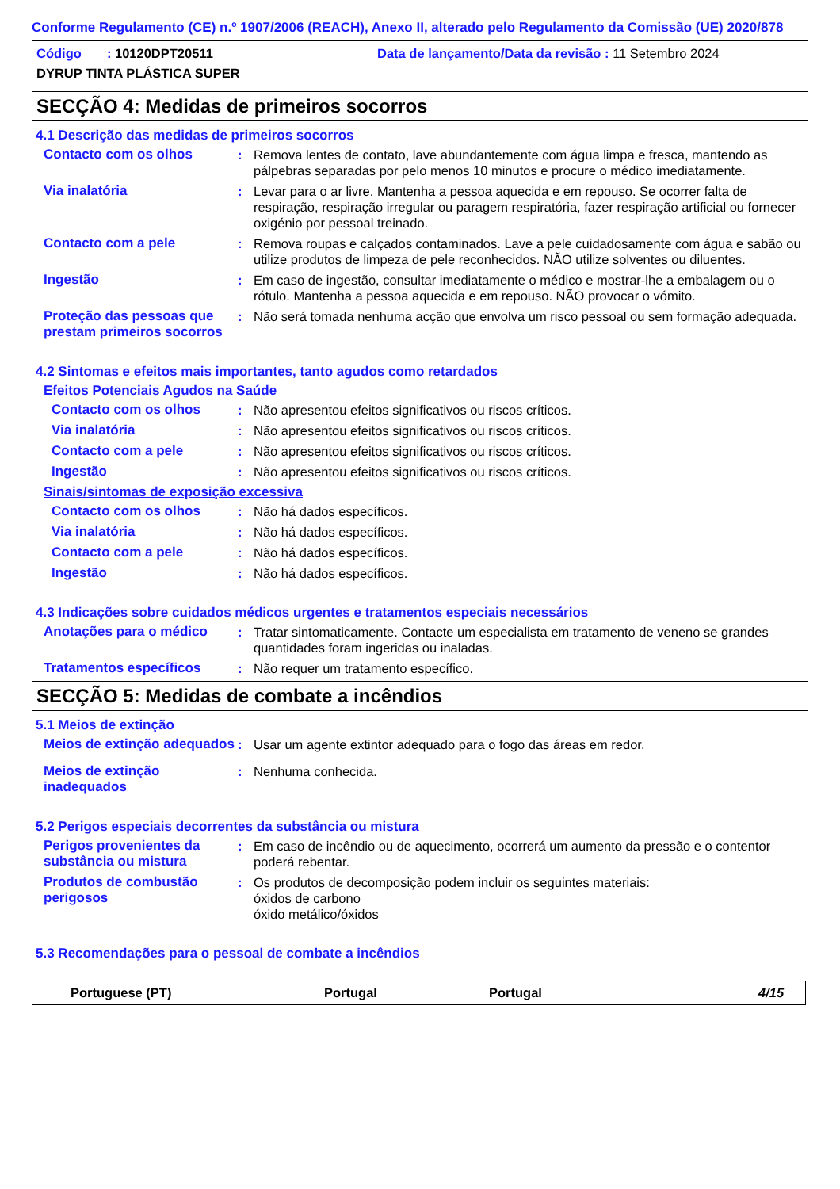Conforme Regulamento (CE) n.º 1907/2006 (REACH), Anexo II, alterado pelo Regulamento da Comissão (UE) 2020/878
Código : 10120DPT20511 Data de lançamento/Data da revisão : 11 Setembro 2024
DYRUP TINTA PLÁSTICA SUPER
SECÇÃO 4: Medidas de primeiros socorros
4.1 Descrição das medidas de primeiros socorros
Contacto com os olhos : Remova lentes de contato, lave abundantemente com água limpa e fresca, mantendo as pálpebras separadas por pelo menos 10 minutos e procure o médico imediatamente.
Via inalatória : Levar para o ar livre. Mantenha a pessoa aquecida e em repouso. Se ocorrer falta de respiração, respiração irregular ou paragem respiratória, fazer respiração artificial ou fornecer oxigénio por pessoal treinado.
Contacto com a pele : Remova roupas e calçados contaminados. Lave a pele cuidadosamente com água e sabão ou utilize produtos de limpeza de pele reconhecidos. NÃO utilize solventes ou diluentes.
Ingestão : Em caso de ingestão, consultar imediatamente o médico e mostrar-lhe a embalagem ou o rótulo. Mantenha a pessoa aquecida e em repouso. NÃO provocar o vómito.
Proteção das pessoas que prestam primeiros socorros
: Não será tomada nenhuma acção que envolva um risco pessoal ou sem formação adequada.
4.2 Sintomas e efeitos mais importantes, tanto agudos como retardados
Efeitos Potenciais Agudos na Saúde
Contacto com os olhos : Não apresentou efeitos significativos ou riscos críticos.
Via inalatória : Não apresentou efeitos significativos ou riscos críticos.
Contacto com a pele : Não apresentou efeitos significativos ou riscos críticos.
Ingestão : Não apresentou efeitos significativos ou riscos críticos.
Sinais/sintomas de exposição excessiva
Contacto com os olhos : Não há dados específicos.
Via inalatória : Não há dados específicos.
Contacto com a pele : Não há dados específicos.
Ingestão : Não há dados específicos.
4.3 Indicações sobre cuidados médicos urgentes e tratamentos especiais necessários
Anotações para o médico : Tratar sintomaticamente. Contacte um especialista em tratamento de veneno se grandes quantidades foram ingeridas ou inaladas.
Tratamentos específicos : Não requer um tratamento específico.
SECÇÃO 5: Medidas de combate a incêndios
5.1 Meios de extinção
Meios de extinção adequados
: Usar um agente extintor adequado para o fogo das áreas em redor.
Meios de extinção inadequados
: Nenhuma conhecida.
5.2 Perigos especiais decorrentes da substância ou mistura
Perigos provenientes da substância ou mistura
: Em caso de incêndio ou de aquecimento, ocorrerá um aumento da pressão e o contentor poderá rebentar.
Produtos de combustão perigosos
: Os produtos de decomposição podem incluir os seguintes materiais:
óxidos de carbono
óxido metálico/óxidos
5.3 Recomendações para o pessoal de combate a incêndios
Portuguese (PT) Portugal Portugal 4/15